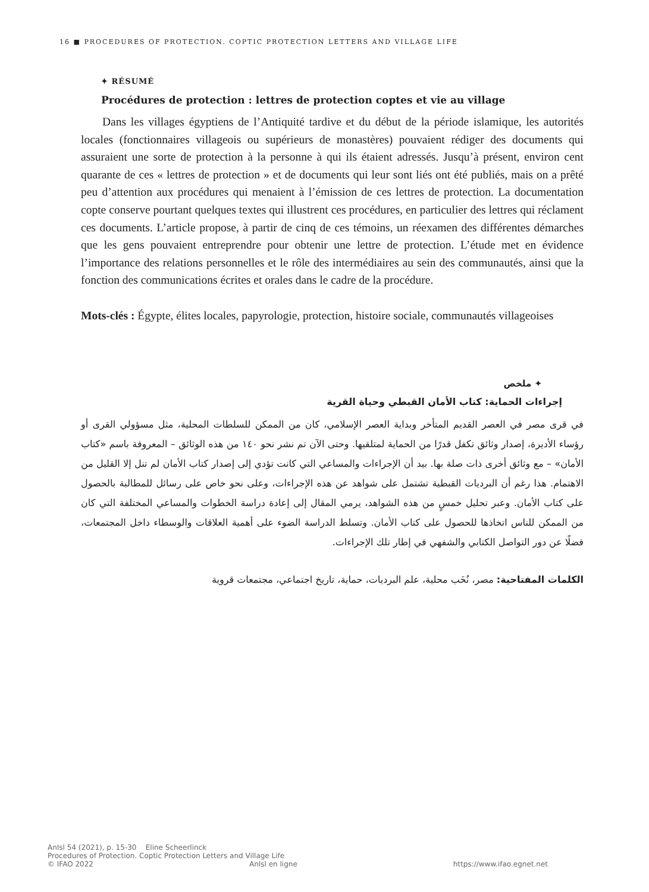16 ■ PROCEDURES OF PROTECTION. COPTIC PROTECTION LETTERS AND VILLAGE LIFE
✦ RÉSUMÉ
Procédures de protection : lettres de protection coptes et vie au village
Dans les villages égyptiens de l’Antiquité tardive et du début de la période islamique, les autorités locales (fonctionnaires villageois ou supérieurs de monastères) pouvaient rédiger des documents qui assuraient une sorte de protection à la personne à qui ils étaient adressés. Jusqu’à présent, environ cent quarante de ces « lettres de protection » et de documents qui leur sont liés ont été publiés, mais on a prêté peu d’attention aux procédures qui menaient à l’émission de ces lettres de protection. La documentation copte conserve pourtant quelques textes qui illustrent ces procédures, en particulier des lettres qui réclament ces documents. L’article propose, à partir de cinq de ces témoins, un réexamen des différentes démarches que les gens pouvaient entreprendre pour obtenir une lettre de protection. L’étude met en évidence l’importance des relations personnelles et le rôle des intermédiaires au sein des communautés, ainsi que la fonction des communications écrites et orales dans le cadre de la procédure.
Mots-clés : Égypte, élites locales, papyrologie, protection, histoire sociale, communautés villageoises
✦ ملخص
إجراءات الحماية: كتاب الأمان القبطي وحياة القرية
في قرى مصر في العصر القديم المتأخر وبداية العصر الإسلامي، كان من الممكن للسلطات المحلية، مثل مسؤولي القرى أو رؤساء الأديرة، إصدار وثائق تكفل قدرًا من الحماية لمتلقيها. وحتى الآن تم نشر نحو ١٤٠ من هذه الوثائق – المعروفة باسم «كتاب الأمان» – مع وثائق أخرى ذات صلة بها. بيد أن الإجراءات والمساعي التي كانت تؤدي إلى إصدار كتاب الأمان لم تنل إلا القليل من الاهتمام. هذا رغم أن البرديات القبطية تشتمل على شواهد عن هذه الإجراءات، وعلى نحو خاص على رسائل للمطالبة بالحصول على كتاب الأمان. وعبر تحليل خمسٍ من هذه الشواهد، يرمي المقال إلى إعادة دراسة الخطوات والمساعي المختلفة التي كان من الممكن للناس اتخاذها للحصول على كتاب الأمان. وتسلط الدراسة الضوء على أهمية العلاقات والوسطاء داخل المجتمعات، فضلًا عن دور التواصل الكتابي والشفهي في إطار تلك الإجراءات.
الكلمات المفتاحية: مصر، نُخَب محلية، علم البرديات، حماية، تاريخ اجتماعي، مجتمعات قروية
AnIsl 54 (2021), p. 15-30 Eline Scheerlinck
Procedures of Protection. Coptic Protection Letters and Village Life
© IFAO 2022 AnIsl en ligne https://www.ifao.egnet.net